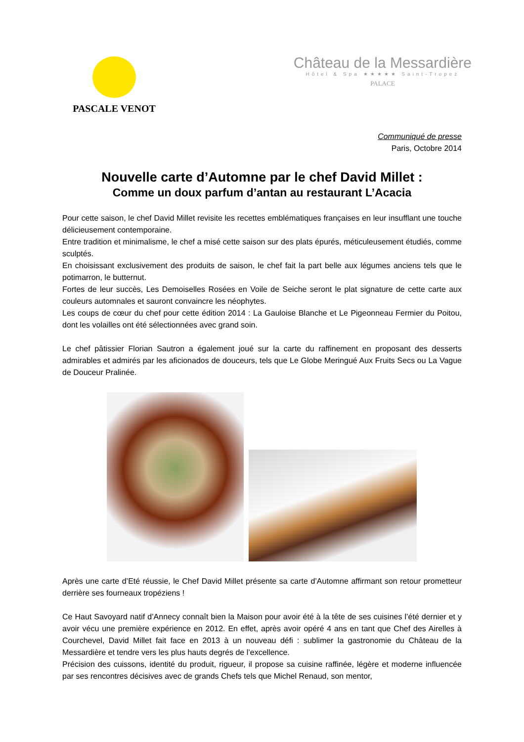PASCALE VENOT
Château de la Messardière
Hôtel & Spa ★★★★★ Saint-Tropez
PALACE
Communiqué de presse
Paris, Octobre 2014
Nouvelle carte d’Automne par le chef David Millet :
Comme un doux parfum d’antan au restaurant L’Acacia
Pour cette saison, le chef David Millet revisite les recettes emblématiques françaises en leur insufflant une touche délicieusement contemporaine.
Entre tradition et minimalisme, le chef a misé cette saison sur des plats épurés, méticuleusement étudiés, comme sculptés.
En choisissant exclusivement des produits de saison, le chef fait la part belle aux légumes anciens tels que le potimarron, le butternut.
Fortes de leur succès, Les Demoiselles Rosées en Voile de Seiche seront le plat signature de cette carte aux couleurs automnales et sauront convaincre les néophytes.
Les coups de cœur du chef pour cette édition 2014 : La Gauloise Blanche et Le Pigeonneau Fermier du Poitou, dont les volailles ont été sélectionnées avec grand soin.
Le chef pâtissier Florian Sautron a également joué sur la carte du raffinement en proposant des desserts admirables et admirés par les aficionados de douceurs, tels que Le Globe Meringué Aux Fruits Secs ou La Vague de Douceur Pralinée.
Après une carte d’Eté réussie, le Chef David Millet présente sa carte d’Automne affirmant son retour prometteur derrière ses fourneaux tropéziens !
Ce Haut Savoyard natif d’Annecy connaît bien la Maison pour avoir été à la tête de ses cuisines l’été dernier et y avoir vécu une première expérience en 2012. En effet, après avoir opéré 4 ans en tant que Chef des Airelles à Courchevel, David Millet fait face en 2013 à un nouveau défi : sublimer la gastronomie du Château de la Messardière et tendre vers les plus hauts degrés de l’excellence.
Précision des cuissons, identité du produit, rigueur, il propose sa cuisine raffinée, légère et moderne influencée par ses rencontres décisives avec de grands Chefs tels que Michel Renaud, son mentor,